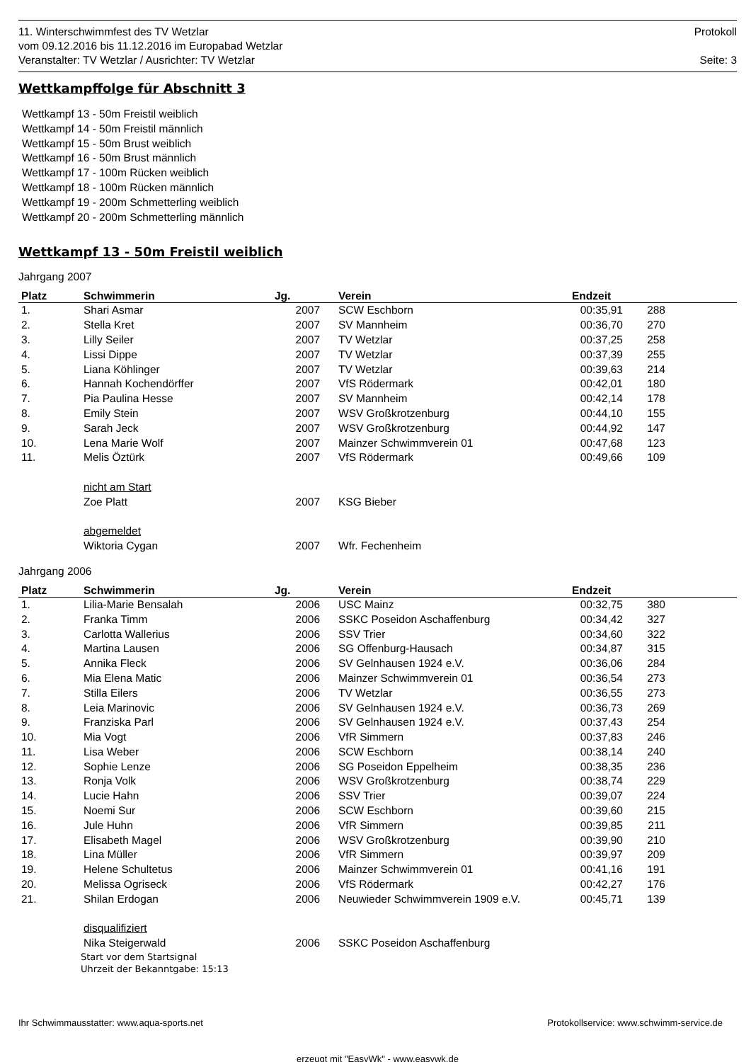11. Winterschwimmfest des TV Wetzlar Protokoll
vom 09.12.2016 bis 11.12.2016 im Europabad Wetzlar
Veranstalter: TV Wetzlar / Ausrichter: TV Wetzlar Seite: 3
Wettkampffolge für Abschnitt 3
Wettkampf 13 - 50m Freistil weiblich
Wettkampf 14 - 50m Freistil männlich
Wettkampf 15 - 50m Brust weiblich
Wettkampf 16 - 50m Brust männlich
Wettkampf 17 - 100m Rücken weiblich
Wettkampf 18 - 100m Rücken männlich
Wettkampf 19 - 200m Schmetterling weiblich
Wettkampf 20 - 200m Schmetterling männlich
Wettkampf 13 - 50m Freistil weiblich
Jahrgang 2007
| Platz | Schwimmerin | Jg. | | Verein | Endzeit | | |
| --- | --- | --- | --- | --- | --- | --- | --- |
| 1. | Shari Asmar | 2007 | | SCW Eschborn | 00:35,91 | 288 | |
| 2. | Stella Kret | 2007 | | SV Mannheim | 00:36,70 | 270 | |
| 3. | Lilly Seiler | 2007 | | TV Wetzlar | 00:37,25 | 258 | |
| 4. | Lissi Dippe | 2007 | | TV Wetzlar | 00:37,39 | 255 | |
| 5. | Liana Köhlinger | 2007 | | TV Wetzlar | 00:39,63 | 214 | |
| 6. | Hannah Kochendörffer | 2007 | | VfS Rödermark | 00:42,01 | 180 | |
| 7. | Pia Paulina Hesse | 2007 | | SV Mannheim | 00:42,14 | 178 | |
| 8. | Emily Stein | 2007 | | WSV Großkrotzenburg | 00:44,10 | 155 | |
| 9. | Sarah Jeck | 2007 | | WSV Großkrotzenburg | 00:44,92 | 147 | |
| 10. | Lena Marie Wolf | 2007 | | Mainzer Schwimmverein 01 | 00:47,68 | 123 | |
| 11. | Melis Öztürk | 2007 | | VfS Rödermark | 00:49,66 | 109 | |
| | nicht am Start | | | | | | |
| | Zoe Platt | 2007 | | KSG Bieber | | | |
| | abgemeldet | | | | | | |
| | Wiktoria Cygan | 2007 | | Wfr. Fechenheim | | | |
Jahrgang 2006
| Platz | Schwimmerin | Jg. | | Verein | Endzeit | | |
| --- | --- | --- | --- | --- | --- | --- | --- |
| 1. | Lilia-Marie Bensalah | 2006 | | USC Mainz | 00:32,75 | 380 | |
| 2. | Franka Timm | 2006 | | SSKC Poseidon Aschaffenburg | 00:34,42 | 327 | |
| 3. | Carlotta Wallerius | 2006 | | SSV Trier | 00:34,60 | 322 | |
| 4. | Martina Lausen | 2006 | | SG Offenburg-Hausach | 00:34,87 | 315 | |
| 5. | Annika Fleck | 2006 | | SV Gelnhausen 1924 e.V. | 00:36,06 | 284 | |
| 6. | Mia Elena Matic | 2006 | | Mainzer Schwimmverein 01 | 00:36,54 | 273 | |
| 7. | Stilla Eilers | 2006 | | TV Wetzlar | 00:36,55 | 273 | |
| 8. | Leia Marinovic | 2006 | | SV Gelnhausen 1924 e.V. | 00:36,73 | 269 | |
| 9. | Franziska Parl | 2006 | | SV Gelnhausen 1924 e.V. | 00:37,43 | 254 | |
| 10. | Mia Vogt | 2006 | | VfR Simmern | 00:37,83 | 246 | |
| 11. | Lisa Weber | 2006 | | SCW Eschborn | 00:38,14 | 240 | |
| 12. | Sophie Lenze | 2006 | | SG Poseidon Eppelheim | 00:38,35 | 236 | |
| 13. | Ronja Volk | 2006 | | WSV Großkrotzenburg | 00:38,74 | 229 | |
| 14. | Lucie Hahn | 2006 | | SSV Trier | 00:39,07 | 224 | |
| 15. | Noemi Sur | 2006 | | SCW Eschborn | 00:39,60 | 215 | |
| 16. | Jule Huhn | 2006 | | VfR Simmern | 00:39,85 | 211 | |
| 17. | Elisabeth Magel | 2006 | | WSV Großkrotzenburg | 00:39,90 | 210 | |
| 18. | Lina Müller | 2006 | | VfR Simmern | 00:39,97 | 209 | |
| 19. | Helene Schultetus | 2006 | | Mainzer Schwimmverein 01 | 00:41,16 | 191 | |
| 20. | Melissa Ogriseck | 2006 | | VfS Rödermark | 00:42,27 | 176 | |
| 21. | Shilan Erdogan | 2006 | | Neuwieder Schwimmverein 1909 e.V. | 00:45,71 | 139 | |
| | disqualifiziert | | | | | | |
| | Nika Steigerwald | 2006 | | SSKC Poseidon Aschaffenburg | | | |
| | Start vor dem Startsignal Uhrzeit der Bekanntgabe: 15:13 | | | | | | |
Ihr Schwimmausstatter: www.aqua-sports.net Protokollservice: www.schwimm-service.de
erzeugt mit "EasyWk" - www.easywk.de